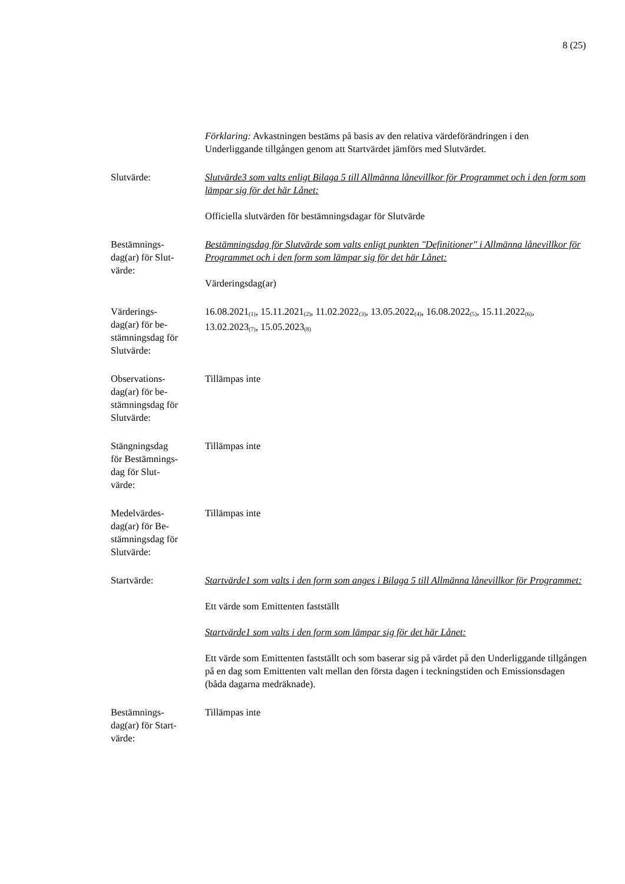8 (25)
Förklaring: Avkastningen bestäms på basis av den relativa värdeförändringen i den Underliggande tillgången genom att Startvärdet jämförs med Slutvärdet.
Slutvärde: Slutvärde3 som valts enligt Bilaga 5 till Allmänna lånevillkor för Programmet och i den form som lämpar sig för det här Lånet:
Officiella slutvärden för bestämningsdagar för Slutvärde
Bestämnings-
dag(ar) för Slut-
värde:
Bestämningsdag för Slutvärde som valts enligt punkten "Definitioner" i Allmänna lånevillkor för Programmet och i den form som lämpar sig för det här Lånet:
Värderingsdag(ar)
Värderings-
dag(ar) för be-
stämningsdag för
Slutvärde:
16.08.2021<sub>(1)</sub>, 15.11.2021<sub>(2)</sub>, 11.02.2022<sub>(3)</sub>, 13.05.2022<sub>(4)</sub>, 16.08.2022<sub>(5)</sub>, 15.11.2022<sub>(6)</sub>, 13.02.2023<sub>(7)</sub>, 15.05.2023<sub>(8)</sub>
Observations-
dag(ar) för be-
stämningsdag för
Slutvärde:
Tillämpas inte
Stängningsdag
för Bestämnings-
dag för Slut-
värde:
Tillämpas inte
Medelvärdes-
dag(ar) för Be-
stämningsdag för
Slutvärde:
Tillämpas inte
Startvärde: Startvärde1 som valts i den form som anges i Bilaga 5 till Allmänna lånevillkor för Programmet:
Ett värde som Emittenten fastställt
Startvärde1 som valts i den form som lämpar sig för det här Lånet:
Ett värde som Emittenten fastställt och som baserar sig på värdet på den Underliggande tillgången på en dag som Emittenten valt mellan den första dagen i teckningstiden och Emissionsdagen (båda dagarna medräknade).
Bestämnings-
dag(ar) för Start-
värde:
Tillämpas inte